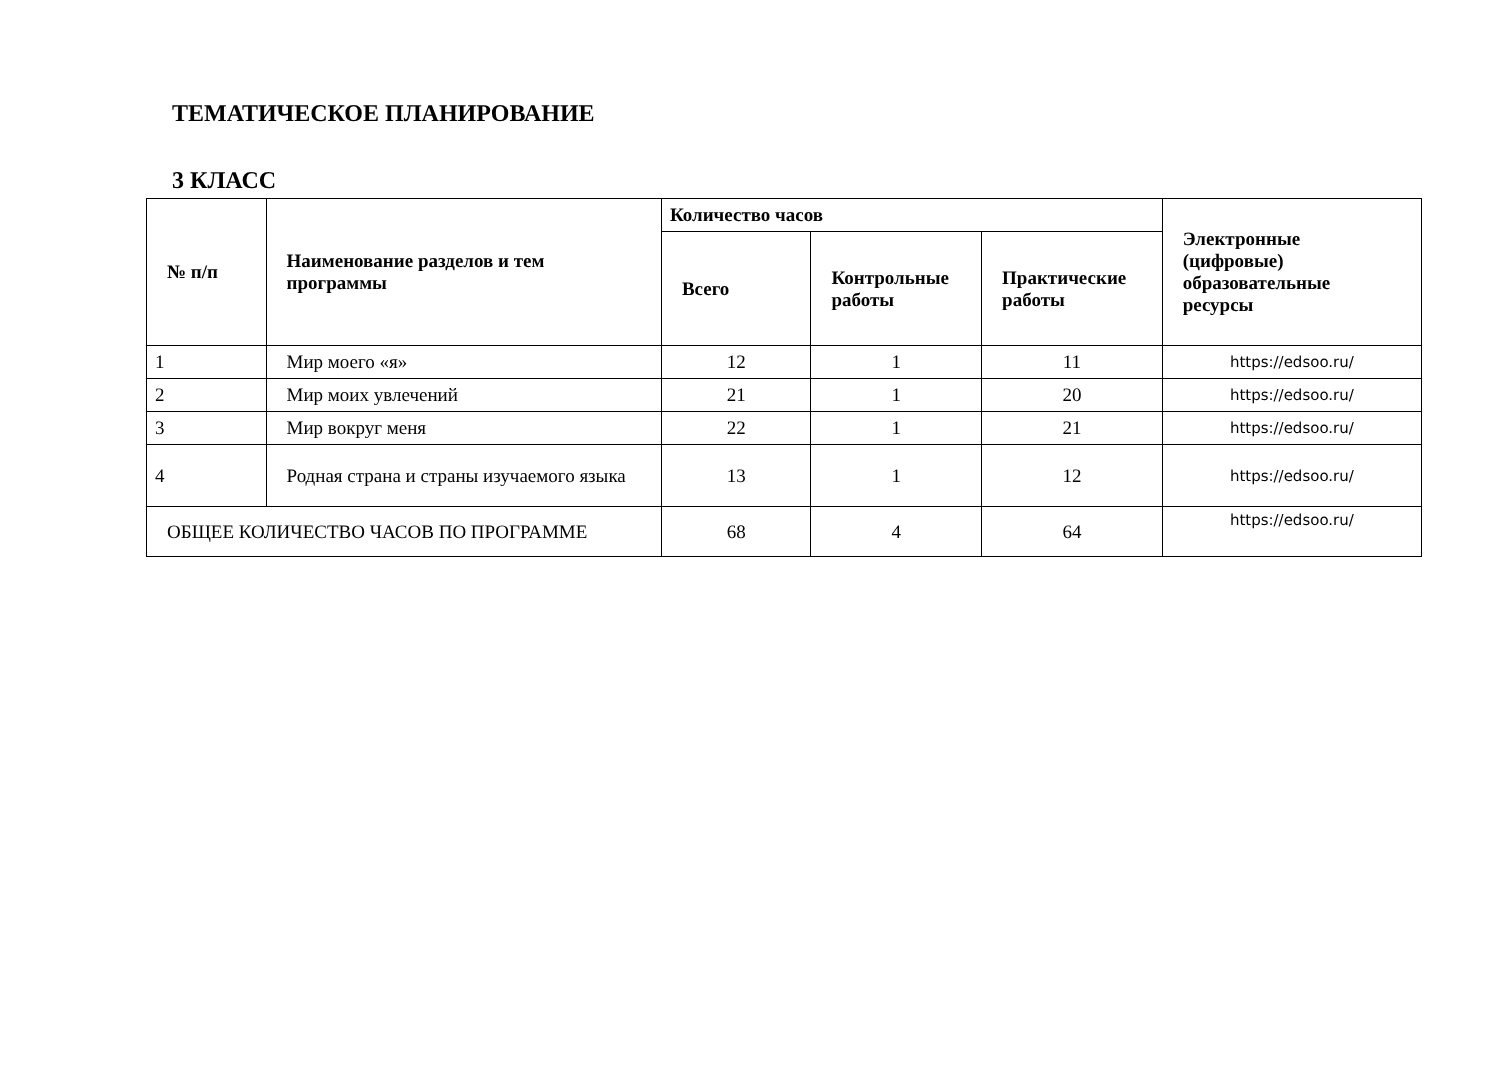ТЕМАТИЧЕСКОЕ ПЛАНИРОВАНИЕ
3 КЛАСС
| № п/п | Наименование разделов и тем программы | Количество часов | | | Электронные (цифровые) образовательные ресурсы |
| --- | --- | --- | --- | --- | --- |
| | | Всего | Контрольные работы | Практические работы | |
| 1 | Мир моего «я» | 12 | 1 | 11 | https://edsoo.ru/ |
| 2 | Мир моих увлечений | 21 | 1 | 20 | https://edsoo.ru/ |
| 3 | Мир вокруг меня | 22 | 1 | 21 | https://edsoo.ru/ |
| 4 | Родная страна и страны изучаемого языка | 13 | 1 | 12 | https://edsoo.ru/ |
| ОБЩЕЕ КОЛИЧЕСТВО ЧАСОВ ПО ПРОГРАММЕ | | 68 | 4 | 64 | https://edsoo.ru/ |